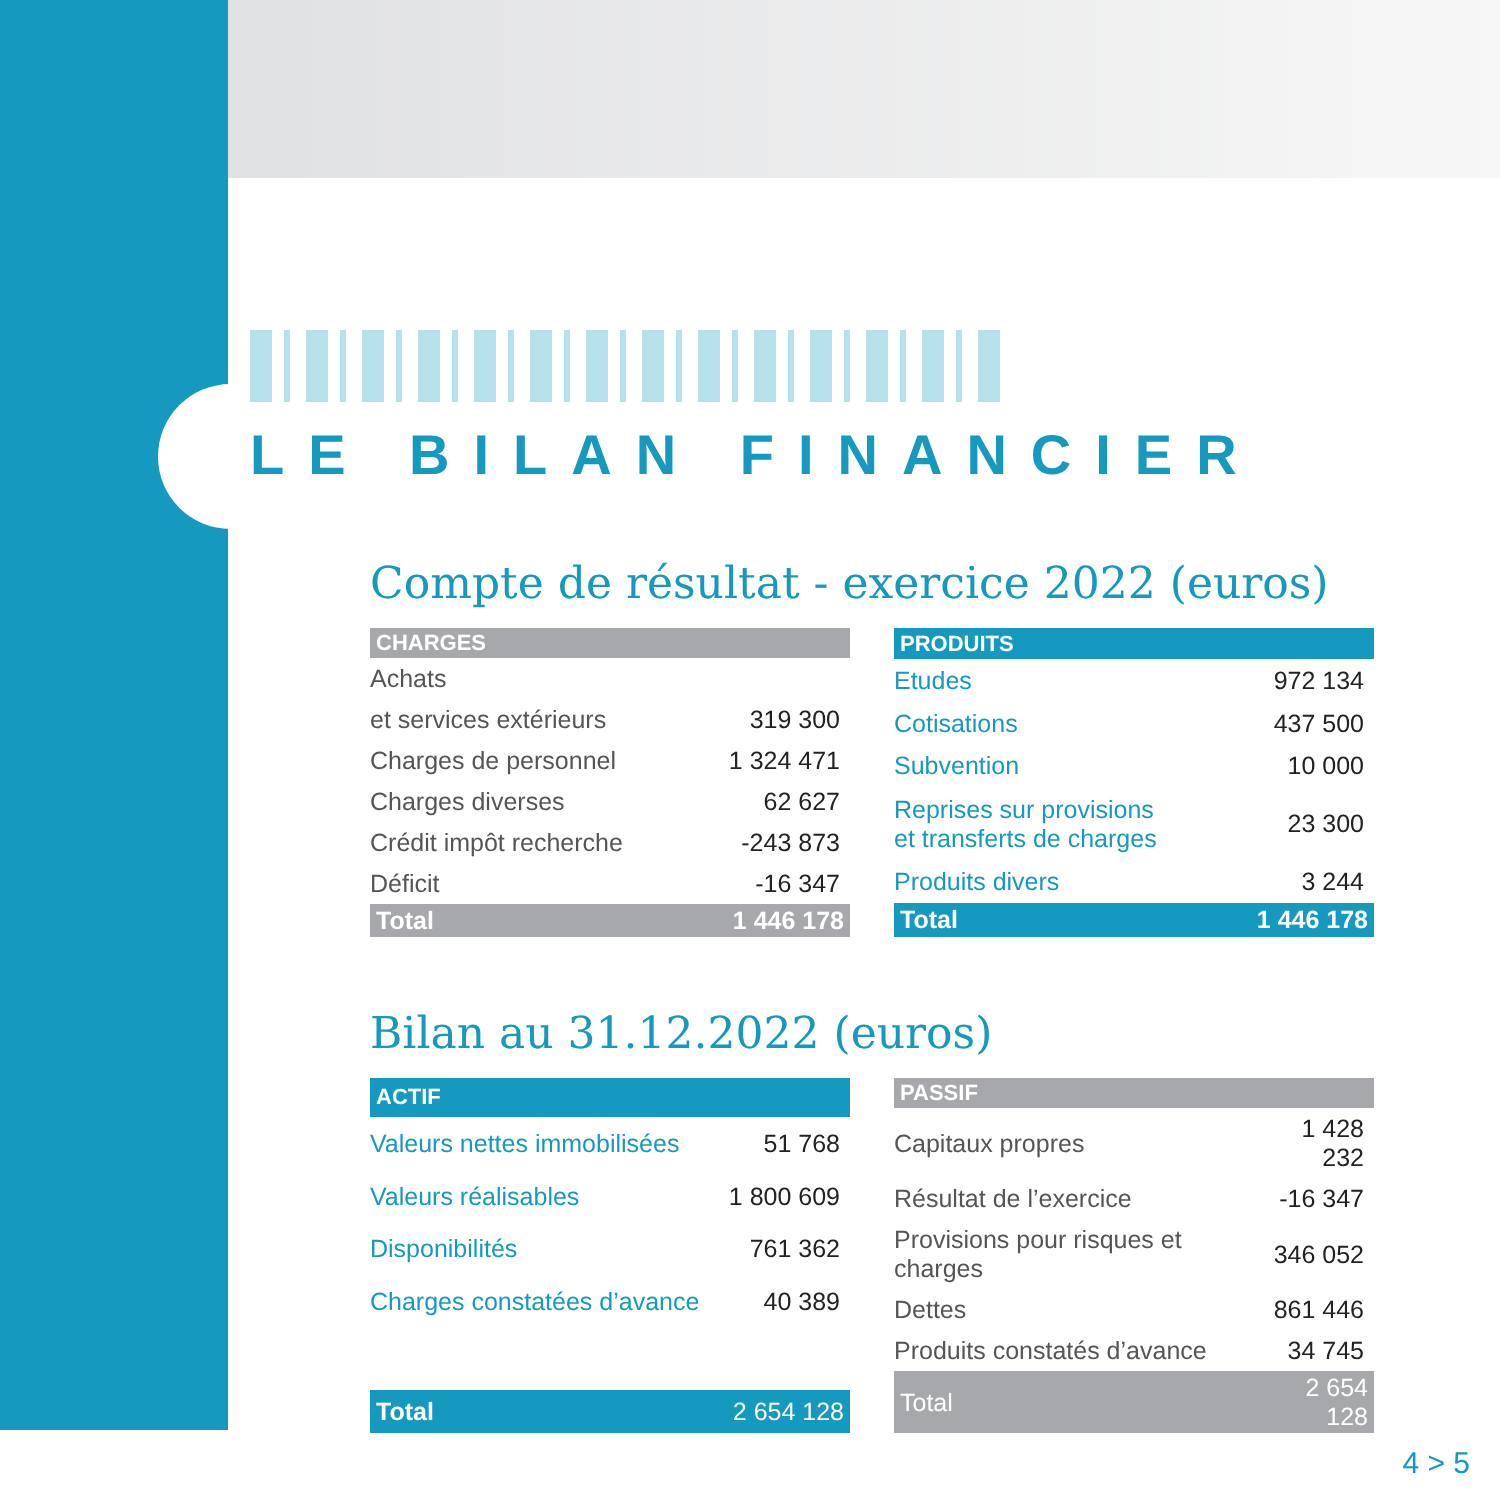LE BILAN FINANCIER
Compte de résultat - exercice 2022 (euros)
| CHARGES | |
| --- | --- |
| Achats | |
| et services extérieurs | 319 300 |
| Charges de personnel | 1 324 471 |
| Charges diverses | 62 627 |
| Crédit impôt recherche | -243 873 |
| Déficit | -16 347 |
| Total | 1 446 178 |
| PRODUITS | |
| --- | --- |
| Etudes | 972 134 |
| Cotisations | 437 500 |
| Subvention | 10 000 |
| Reprises sur provisions et transferts de charges | 23 300 |
| Produits divers | 3 244 |
| Total | 1 446 178 |
Bilan au 31.12.2022 (euros)
| ACTIF | |
| --- | --- |
| Valeurs nettes immobilisées | 51 768 |
| Valeurs réalisables | 1 800 609 |
| Disponibilités | 761 362 |
| Charges constatées d’avance | 40 389 |
| Total | 2 654 128 |
| PASSIF | |
| --- | --- |
| Capitaux propres | 1 428 232 |
| Résultat de l’exercice | -16 347 |
| Provisions pour risques et charges | 346 052 |
| Dettes | 861 446 |
| Produits constatés d’avance | 34 745 |
| Total | 2 654 128 |
4 > 5